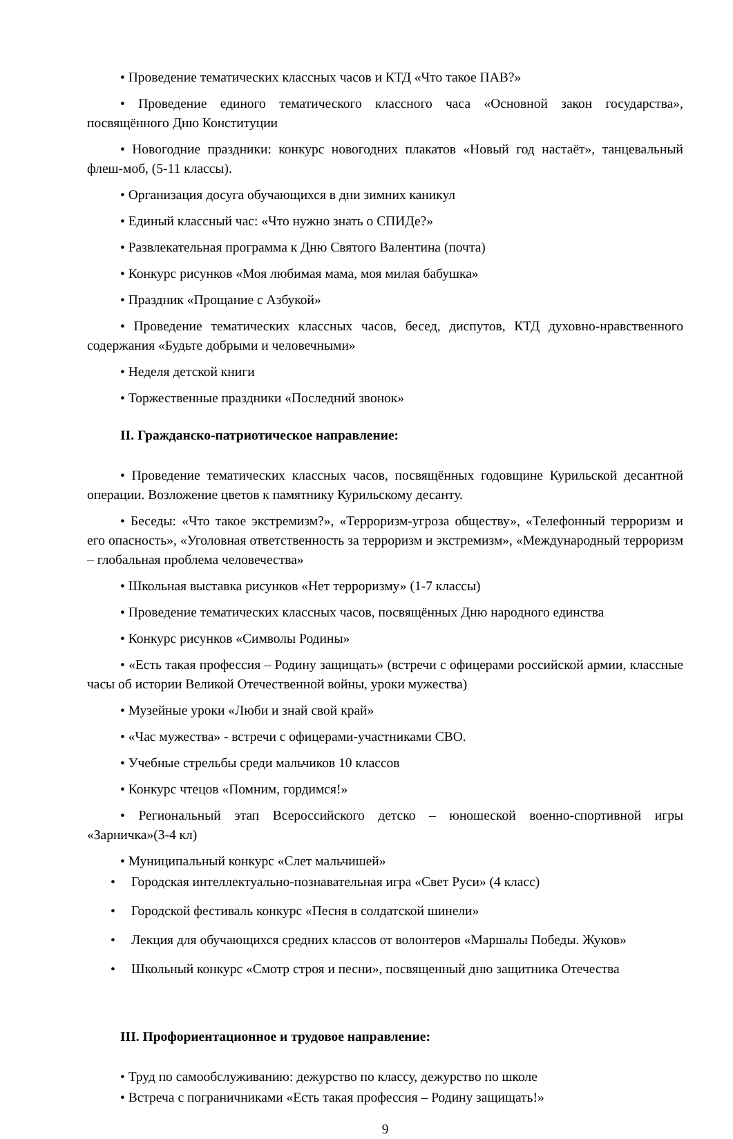• Проведение тематических классных часов и КТД «Что такое ПАВ?»
• Проведение единого тематического классного часа «Основной закон государства», посвящённого Дню Конституции
• Новогодние праздники: конкурс новогодних плакатов «Новый год настаёт», танцевальный флеш-моб, (5-11 классы).
• Организация досуга обучающихся в дни зимних каникул
• Единый классный час: «Что нужно знать о СПИДе?»
• Развлекательная программа к Дню Святого Валентина (почта)
• Конкурс рисунков «Моя любимая мама, моя милая бабушка»
• Праздник «Прощание с Азбукой»
• Проведение тематических классных часов, бесед, диспутов, КТД духовно-нравственного содержания «Будьте добрыми и человечными»
• Неделя детской книги
• Торжественные праздники «Последний звонок»
II. Гражданско-патриотическое направление:
• Проведение тематических классных часов, посвящённых годовщине Курильской десантной операции. Возложение цветов к памятнику Курильскому десанту.
• Беседы: «Что такое экстремизм?», «Терроризм-угроза обществу», «Телефонный терроризм и его опасность», «Уголовная ответственность за терроризм и экстремизм», «Международный терроризм – глобальная проблема человечества»
• Школьная выставка рисунков «Нет терроризму» (1-7 классы)
• Проведение тематических классных часов, посвящённых Дню народного единства
• Конкурс рисунков «Символы Родины»
• «Есть такая профессия – Родину защищать» (встречи с офицерами российской армии, классные часы об истории Великой Отечественной войны, уроки мужества)
• Музейные уроки «Люби и знай свой край»
• «Час мужества» - встречи с офицерами-участниками СВО.
• Учебные стрельбы среди мальчиков 10 классов
• Конкурс чтецов «Помним, гордимся!»
• Региональный этап Всероссийского детско – юношеской военно-спортивной игры «Зарничка»(3-4 кл)
• Муниципальный конкурс «Слет мальчишей»
• Городская интеллектуально-познавательная игра «Свет Руси» (4 класс)
• Городской фестиваль конкурс «Песня в солдатской шинели»
• Лекция для обучающихся средних классов от волонтеров «Маршалы Победы. Жуков»
• Школьный конкурс «Смотр строя и песни», посвященный дню защитника Отечества
III. Профориентационное и трудовое направление:
• Труд по самообслуживанию: дежурство по классу, дежурство по школе
• Встреча с пограничниками «Есть такая профессия – Родину защищать!»
9